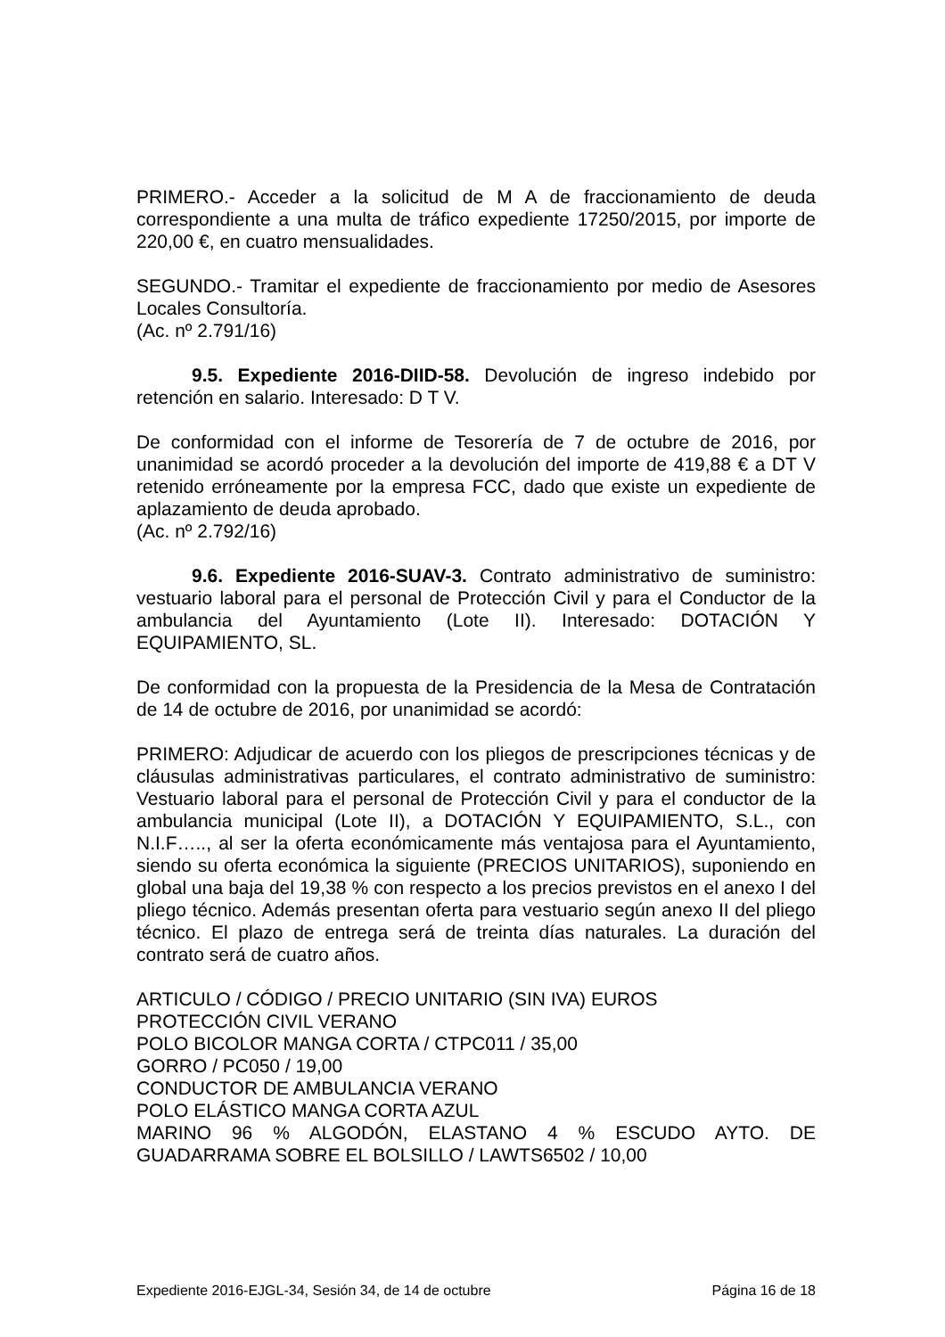PRIMERO.- Acceder a la solicitud de M A de fraccionamiento de deuda correspondiente a una multa de tráfico expediente 17250/2015, por importe de 220,00 €, en cuatro mensualidades.
SEGUNDO.- Tramitar el expediente de fraccionamiento por medio de Asesores Locales Consultoría.
(Ac. nº 2.791/16)
9.5. Expediente 2016-DIID-58. Devolución de ingreso indebido por retención en salario. Interesado: D T V.
De conformidad con el informe de Tesorería de 7 de octubre de 2016, por unanimidad se acordó proceder a la devolución del importe de 419,88 € a DT V retenido erróneamente por la empresa FCC, dado que existe un expediente de aplazamiento de deuda aprobado.
(Ac. nº 2.792/16)
9.6. Expediente 2016-SUAV-3. Contrato administrativo de suministro: vestuario laboral para el personal de Protección Civil y para el Conductor de la ambulancia del Ayuntamiento (Lote II). Interesado: DOTACIÓN Y EQUIPAMIENTO, SL.
De conformidad con la propuesta de la Presidencia de la Mesa de Contratación de 14 de octubre de 2016, por unanimidad se acordó:
PRIMERO: Adjudicar de acuerdo con los pliegos de prescripciones técnicas y de cláusulas administrativas particulares, el contrato administrativo de suministro: Vestuario laboral para el personal de Protección Civil y para el conductor de la ambulancia municipal (Lote II), a DOTACIÓN Y EQUIPAMIENTO, S.L., con N.I.F….., al ser la oferta económicamente más ventajosa para el Ayuntamiento, siendo su oferta económica la siguiente (PRECIOS UNITARIOS), suponiendo en global una baja del 19,38 % con respecto a los precios previstos en el anexo I del pliego técnico. Además presentan oferta para vestuario según anexo II del pliego técnico. El plazo de entrega será de treinta días naturales. La duración del contrato será de cuatro años.
ARTICULO / CÓDIGO / PRECIO UNITARIO (SIN IVA) EUROS
PROTECCIÓN CIVIL VERANO
POLO BICOLOR MANGA CORTA / CTPC011 / 35,00
GORRO / PC050 / 19,00
CONDUCTOR DE AMBULANCIA VERANO
POLO ELÁSTICO MANGA CORTA AZUL
MARINO 96 % ALGODÓN, ELASTANO 4 % ESCUDO AYTO. DE GUADARRAMA SOBRE EL BOLSILLO / LAWTS6502 / 10,00
Expediente 2016-EJGL-34, Sesión 34, de 14 de octubre Página 16 de 18